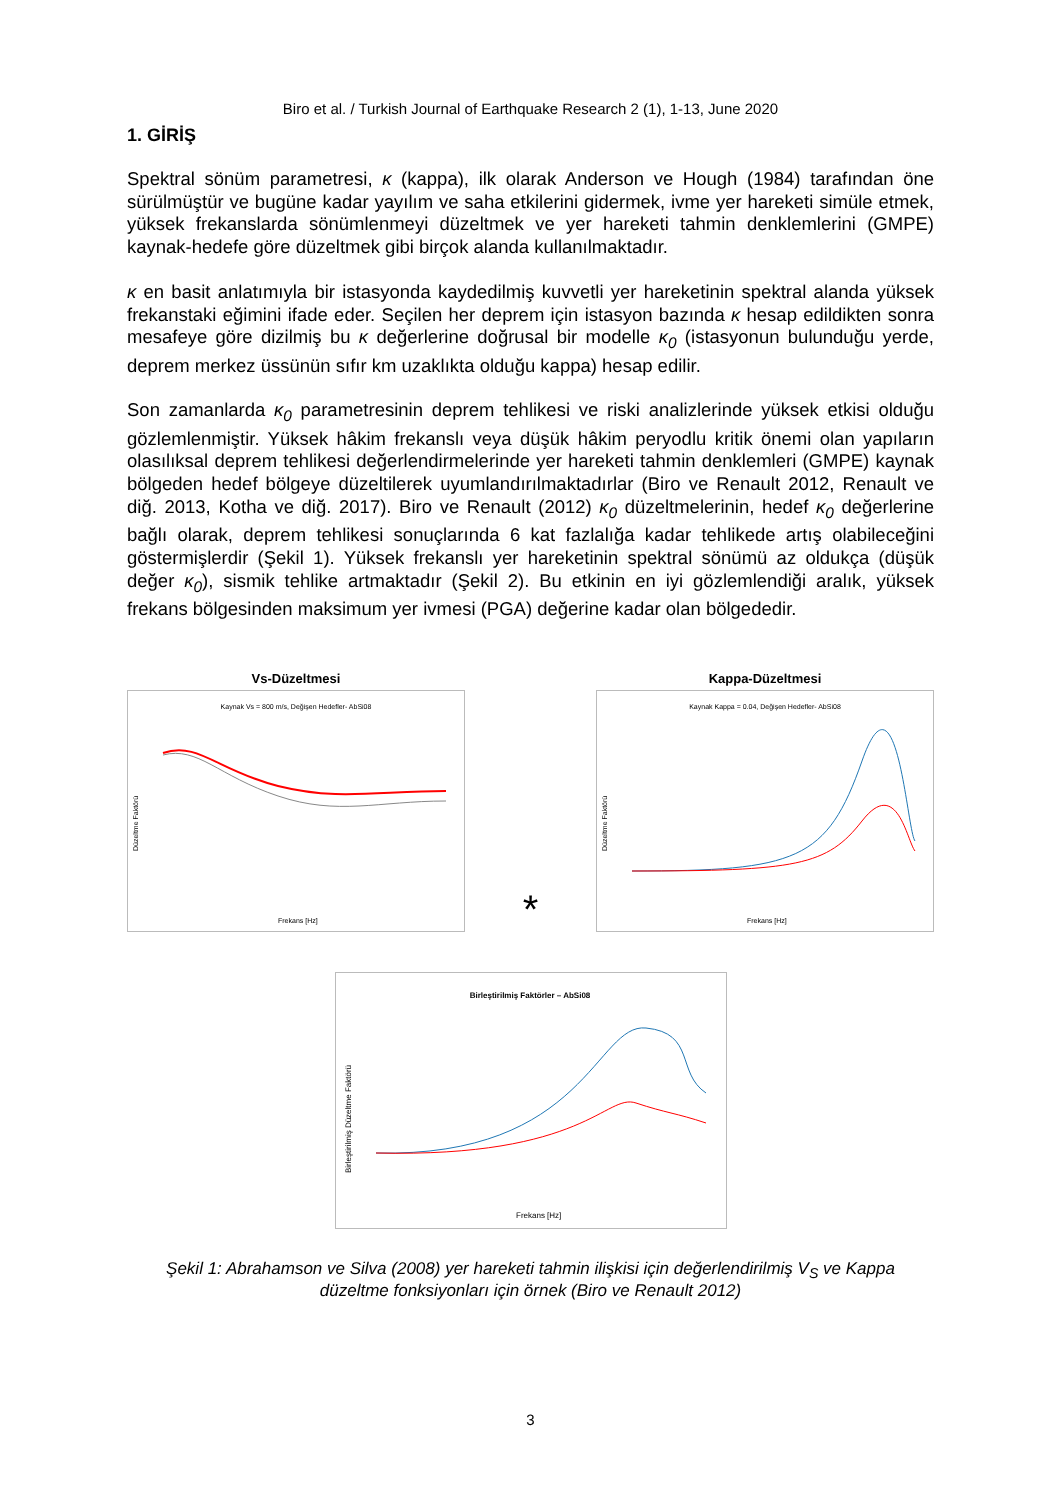Biro et al. / Turkish Journal of Earthquake Research 2 (1), 1-13, June 2020
1. GİRİŞ
Spektral sönüm parametresi, κ (kappa), ilk olarak Anderson ve Hough (1984) tarafından öne sürülmüştür ve bugüne kadar yayılım ve saha etkilerini gidermek, ivme yer hareketi simüle etmek, yüksek frekanslarda sönümlenmeyi düzeltmek ve yer hareketi tahmin denklemlerini (GMPE) kaynak-hedefe göre düzeltmek gibi birçok alanda kullanılmaktadır.
κ en basit anlatımıyla bir istasyonda kaydedilmiş kuvvetli yer hareketinin spektral alanda yüksek frekanstaki eğimini ifade eder. Seçilen her deprem için istasyon bazında κ hesap edildikten sonra mesafeye göre dizilmiş bu κ değerlerine doğrusal bir modelle κ<sub>0</sub> (istasyonun bulunduğu yerde, deprem merkez üssünün sıfır km uzaklıkta olduğu kappa) hesap edilir.
Son zamanlarda κ<sub>0</sub> parametresinin deprem tehlikesi ve riski analizlerinde yüksek etkisi olduğu gözlemlenmiştir. Yüksek hâkim frekanslı veya düşük hâkim peryodlu kritik önemi olan yapıların olasılıksal deprem tehlikesi değerlendirmelerinde yer hareketi tahmin denklemleri (GMPE) kaynak bölgeden hedef bölgeye düzeltilerek uyumlandırılmaktadırlar (Biro ve Renault 2012, Renault ve diğ. 2013, Kotha ve diğ. 2017). Biro ve Renault (2012) κ<sub>0</sub> düzeltmelerinin, hedef κ<sub>0</sub> değerlerine bağlı olarak, deprem tehlikesi sonuçlarında 6 kat fazlalığa kadar tehlikede artış olabileceğini göstermişlerdir (Şekil 1). Yüksek frekanslı yer hareketinin spektral sönümü az oldukça (düşük değer κ<sub>0</sub>), sismik tehlike artmaktadır (Şekil 2). Bu etkinin en iyi gözlemlendiği aralık, yüksek frekans bölgesinden maksimum yer ivmesi (PGA) değerine kadar olan bölgededir.
Vs-Düzeltmesi
Kaynak Vs = 800 m/s, Değişen Hedefler- AbSi08
Düzeltme Faktörü
Frekans [Hz]
*
Kappa-Düzeltmesi
Kaynak Kappa = 0.04, Değişen Hedefler- AbSi08
Düzeltme Faktörü
Frekans [Hz]
Birleştirilmiş Faktörler – AbSi08
Birleştirilmiş Düzeltme Faktörü
Frekans [Hz]
Şekil 1: Abrahamson ve Silva (2008) yer hareketi tahmin ilişkisi için değerlendirilmiş V<sub>S</sub> ve Kappa
düzeltme fonksiyonları için örnek (Biro ve Renault 2012)
3